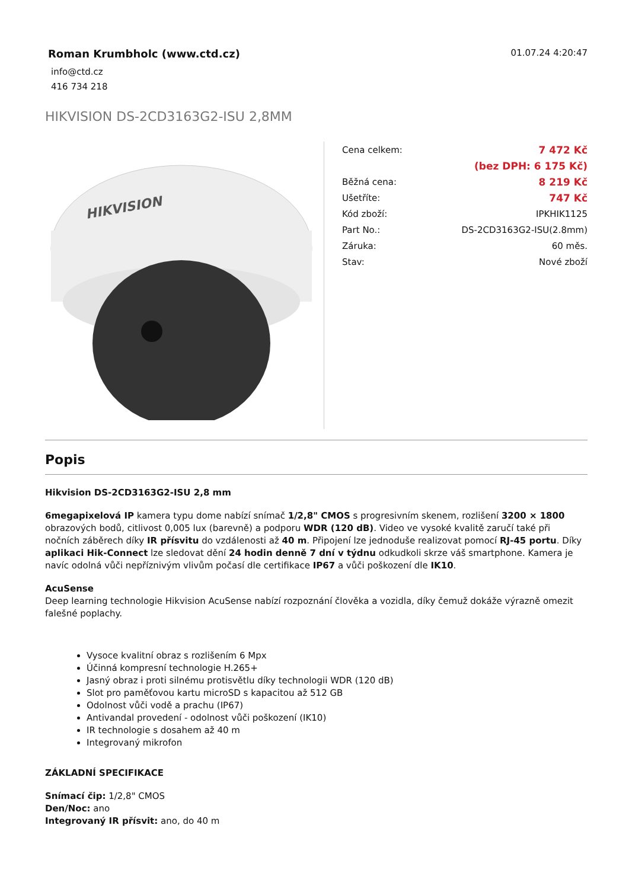Roman Krumbholc (www.ctd.cz)
info@ctd.cz
416 734 218
01.07.24 4:20:47
HIKVISION DS-2CD3163G2-ISU 2,8MM
HIKVISION
| Cena celkem: | 7 472 Kč |
| | (bez DPH: 6 175 Kč) |
| Běžná cena: | 8 219 Kč |
| Ušetříte: | 747 Kč |
| Kód zboží: | IPKHIK1125 |
| Part No.: | DS-2CD3163G2-ISU(2.8mm) |
| Záruka: | 60 měs. |
| Stav: | Nové zboží |
Popis
Hikvision DS-2CD3163G2-ISU 2,8 mm
6megapixelová IP kamera typu dome nabízí snímač 1/2,8" CMOS s progresivním skenem, rozlišení 3200 × 1800 obrazových bodů, citlivost 0,005 lux (barevně) a podporu WDR (120 dB). Video ve vysoké kvalitě zaručí také při nočních záběrech díky IR přísvitu do vzdálenosti až 40 m. Připojení lze jednoduše realizovat pomocí RJ-45 portu. Díky aplikaci Hik-Connect lze sledovat dění 24 hodin denně 7 dní v týdnu odkudkoli skrze váš smartphone. Kamera je navíc odolná vůči nepříznivým vlivům počasí dle certifikace IP67 a vůči poškození dle IK10.
AcuSense
Deep learning technologie Hikvision AcuSense nabízí rozpoznání člověka a vozidla, díky čemuž dokáže výrazně omezit falešné poplachy.
Vysoce kvalitní obraz s rozlišením 6 Mpx
Účinná kompresní technologie H.265+
Jasný obraz i proti silnému protisvětlu díky technologii WDR (120 dB)
Slot pro paměťovou kartu microSD s kapacitou až 512 GB
Odolnost vůči vodě a prachu (IP67)
Antivandal provedení - odolnost vůči poškození (IK10)
IR technologie s dosahem až 40 m
Integrovaný mikrofon
ZÁKLADNÍ SPECIFIKACE
Snímací čip: 1/2,8" CMOS
Den/Noc: ano
Integrovaný IR přísvit: ano, do 40 m